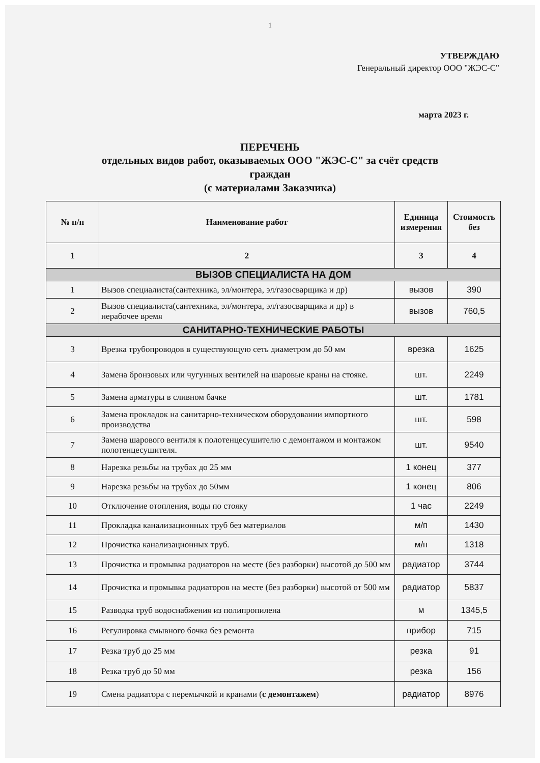1
УТВЕРЖДАЮ
Генеральный директор ООО "ЖЭС-С"
марта 2023 г.
ПЕРЕЧЕНЬ
отдельных видов работ, оказываемых ООО "ЖЭС-С" за счёт средств граждан
(с материалами Заказчика)
| № п/п | Наименование работ | Единица измерения | Стоимость без |
| --- | --- | --- | --- |
| 1 | 2 | 3 | 4 |
| ВЫЗОВ СПЕЦИАЛИСТА НА ДОМ | | | |
| 1 | Вызов специалиста(сантехника, эл/монтера, эл/газосварщика и др) | вызов | 390 |
| 2 | Вызов специалиста(сантехника, эл/монтера, эл/газосварщика и др) в нерабочее время | вызов | 760,5 |
| САНИТАРНО-ТЕХНИЧЕСКИЕ РАБОТЫ | | | |
| 3 | Врезка трубопроводов в существующую сеть диаметром до 50 мм | врезка | 1625 |
| 4 | Замена бронзовых или чугунных вентилей на шаровые краны на стояке. | шт. | 2249 |
| 5 | Замена арматуры в сливном бачке | шт. | 1781 |
| 6 | Замена прокладок на санитарно-техническом оборудовании импортного производства | шт. | 598 |
| 7 | Замена шарового вентиля к полотенцесушителю с демонтажом и монтажом полотенцесушителя. | шт. | 9540 |
| 8 | Нарезка резьбы на трубах до 25 мм | 1 конец | 377 |
| 9 | Нарезка резьбы на трубах до 50мм | 1 конец | 806 |
| 10 | Отключение отопления, воды по стояку | 1 час | 2249 |
| 11 | Прокладка канализационных труб без материалов | м/п | 1430 |
| 12 | Прочистка канализационных труб. | м/п | 1318 |
| 13 | Прочистка и промывка радиаторов на месте (без разборки) высотой до 500 мм | радиатор | 3744 |
| 14 | Прочистка и промывка радиаторов на месте (без разборки) высотой от 500 мм | радиатор | 5837 |
| 15 | Разводка труб водоснабжения из полипропилена | м | 1345,5 |
| 16 | Регулировка смывного бочка без ремонта | прибор | 715 |
| 17 | Резка труб до 25 мм | резка | 91 |
| 18 | Резка труб до 50 мм | резка | 156 |
| 19 | Смена радиатора с перемычкой и кранами ( с демонтажем ) | радиатор | 8976 |